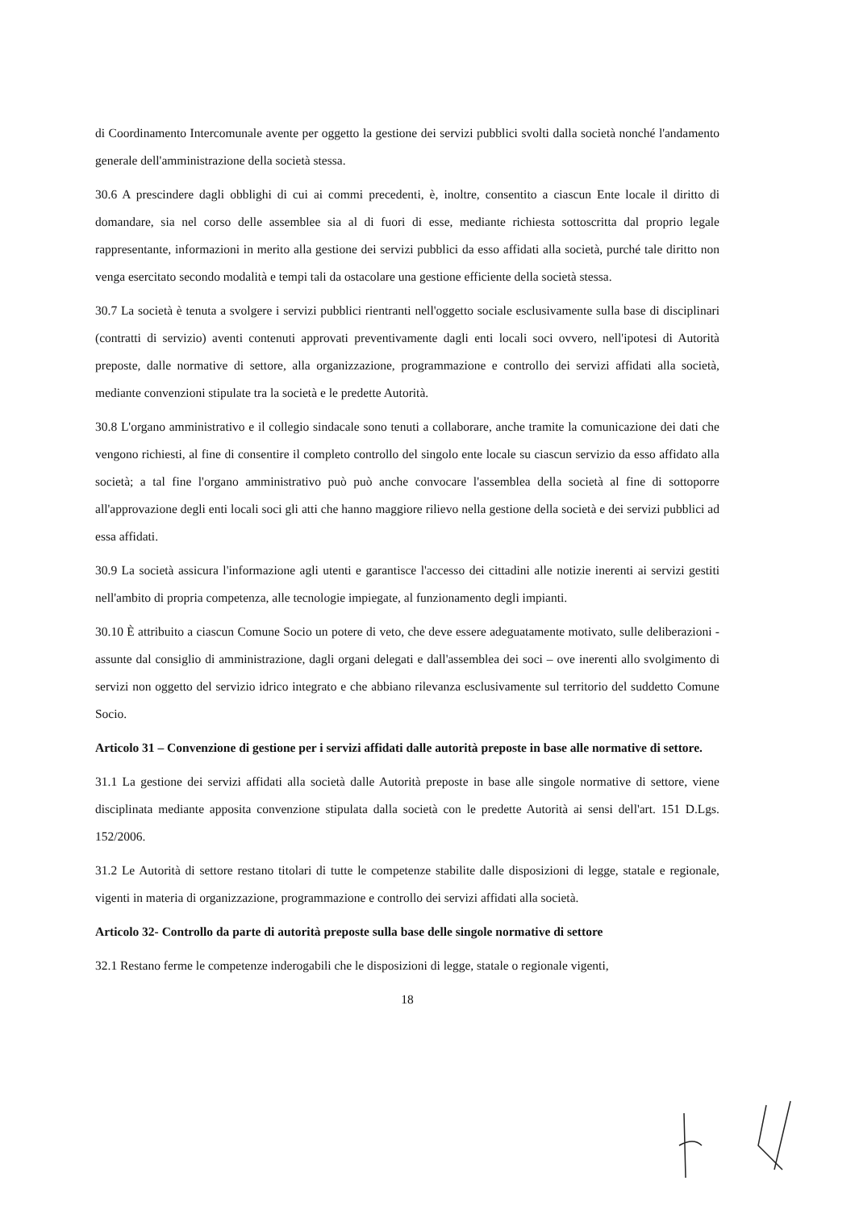di Coordinamento Intercomunale avente per oggetto la gestione dei servizi pubblici svolti dalla società nonché l'andamento generale dell'amministrazione della società stessa.
30.6 A prescindere dagli obblighi di cui ai commi precedenti, è, inoltre, consentito a ciascun Ente locale il diritto di domandare, sia nel corso delle assemblee sia al di fuori di esse, mediante richiesta sottoscritta dal proprio legale rappresentante, informazioni in merito alla gestione dei servizi pubblici da esso affidati alla società, purché tale diritto non venga esercitato secondo modalità e tempi tali da ostacolare una gestione efficiente della società stessa.
30.7 La società è tenuta a svolgere i servizi pubblici rientranti nell'oggetto sociale esclusivamente sulla base di disciplinari (contratti di servizio) aventi contenuti approvati preventivamente dagli enti locali soci ovvero, nell'ipotesi di Autorità preposte, dalle normative di settore, alla organizzazione, programmazione e controllo dei servizi affidati alla società, mediante convenzioni stipulate tra la società e le predette Autorità.
30.8 L'organo amministrativo e il collegio sindacale sono tenuti a collaborare, anche tramite la comunicazione dei dati che vengono richiesti, al fine di consentire il completo controllo del singolo ente locale su ciascun servizio da esso affidato alla società; a tal fine l'organo amministrativo può può anche convocare l'assemblea della società al fine di sottoporre all'approvazione degli enti locali soci gli atti che hanno maggiore rilievo nella gestione della società e dei servizi pubblici ad essa affidati.
30.9 La società assicura l'informazione agli utenti e garantisce l'accesso dei cittadini alle notizie inerenti ai servizi gestiti nell'ambito di propria competenza, alle tecnologie impiegate, al funzionamento degli impianti.
30.10 È attribuito a ciascun Comune Socio un potere di veto, che deve essere adeguatamente motivato, sulle deliberazioni - assunte dal consiglio di amministrazione, dagli organi delegati e dall'assemblea dei soci – ove inerenti allo svolgimento di servizi non oggetto del servizio idrico integrato e che abbiano rilevanza esclusivamente sul territorio del suddetto Comune Socio.
Articolo 31 – Convenzione di gestione per i servizi affidati dalle autorità preposte in base alle normative di settore.
31.1 La gestione dei servizi affidati alla società dalle Autorità preposte in base alle singole normative di settore, viene disciplinata mediante apposita convenzione stipulata dalla società con le predette Autorità ai sensi dell'art. 151 D.Lgs. 152/2006.
31.2 Le Autorità di settore restano titolari di tutte le competenze stabilite dalle disposizioni di legge, statale e regionale, vigenti in materia di organizzazione, programmazione e controllo dei servizi affidati alla società.
Articolo 32- Controllo da parte di autorità preposte sulla base delle singole normative di settore
32.1 Restano ferme le competenze inderogabili che le disposizioni di legge, statale o regionale vigenti,
18